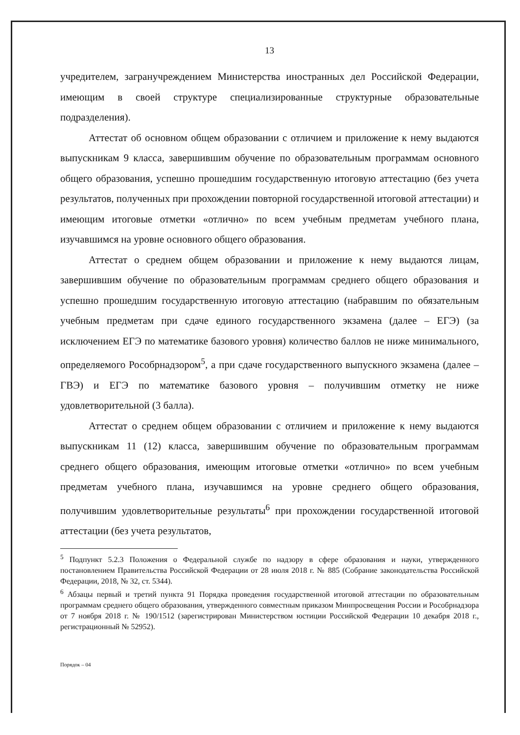13
учредителем, загранучреждением Министерства иностранных дел Российской Федерации, имеющим в своей структуре специализированные структурные образовательные подразделения).
Аттестат об основном общем образовании с отличием и приложение к нему выдаются выпускникам 9 класса, завершившим обучение по образовательным программам основного общего образования, успешно прошедшим государственную итоговую аттестацию (без учета результатов, полученных при прохождении повторной государственной итоговой аттестации) и имеющим итоговые отметки «отлично» по всем учебным предметам учебного плана, изучавшимся на уровне основного общего образования.
Аттестат о среднем общем образовании и приложение к нему выдаются лицам, завершившим обучение по образовательным программам среднего общего образования и успешно прошедшим государственную итоговую аттестацию (набравшим по обязательным учебным предметам при сдаче единого государственного экзамена (далее – ЕГЭ) (за исключением ЕГЭ по математике базового уровня) количество баллов не ниже минимального, определяемого Рособрнадзором<sup>5</sup>, а при сдаче государственного выпускного экзамена (далее – ГВЭ) и ЕГЭ по математике базового уровня – получившим отметку не ниже удовлетворительной (3 балла).
Аттестат о среднем общем образовании с отличием и приложение к нему выдаются выпускникам 11 (12) класса, завершившим обучение по образовательным программам среднего общего образования, имеющим итоговые отметки «отлично» по всем учебным предметам учебного плана, изучавшимся на уровне среднего общего образования, получившим удовлетворительные результаты<sup>6</sup> при прохождении государственной итоговой аттестации (без учета результатов,
<sup>5</sup> Подпункт 5.2.3 Положения о Федеральной службе по надзору в сфере образования и науки, утвержденного постановлением Правительства Российской Федерации от 28 июля 2018 г. № 885 (Собрание законодательства Российской Федерации, 2018, № 32, ст. 5344).
<sup>6</sup> Абзацы первый и третий пункта 91 Порядка проведения государственной итоговой аттестации по образовательным программам среднего общего образования, утвержденного совместным приказом Минпросвещения России и Рособрнадзора от 7 ноября 2018 г. № 190/1512 (зарегистрирован Министерством юстиции Российской Федерации 10 декабря 2018 г., регистрационный № 52952).
Порядок – 04